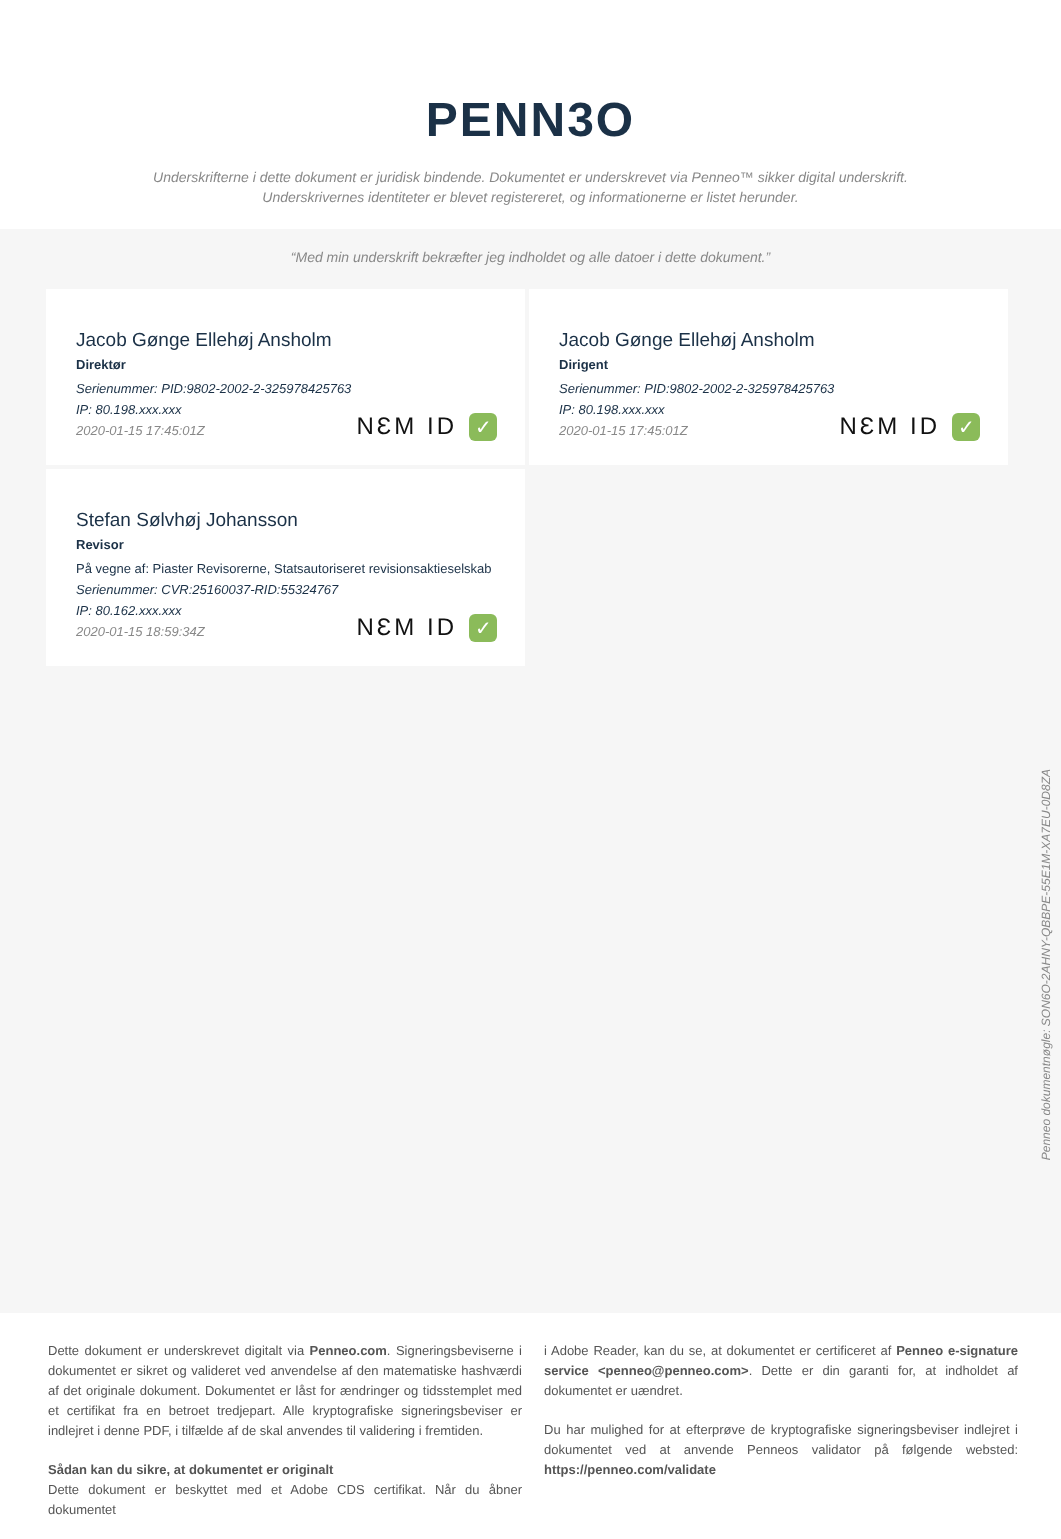PENN3O
Underskrifterne i dette dokument er juridisk bindende. Dokumentet er underskrevet via Penneo™ sikker digital underskrift.
Underskrivernes identiteter er blevet registereret, og informationerne er listet herunder.
“Med min underskrift bekræfter jeg indholdet og alle datoer i dette dokument.”
Jacob Gønge Ellehøj Ansholm
Direktør
Serienummer: PID:9802-2002-2-325978425763
IP: 80.198.xxx.xxx
2020-01-15 17:45:01Z
NƐM ID ✓
Jacob Gønge Ellehøj Ansholm
Dirigent
Serienummer: PID:9802-2002-2-325978425763
IP: 80.198.xxx.xxx
2020-01-15 17:45:01Z
NƐM ID ✓
Stefan Sølvhøj Johansson
Revisor
På vegne af: Piaster Revisorerne, Statsautoriseret revisionsaktieselskab
Serienummer: CVR:25160037-RID:55324767
IP: 80.162.xxx.xxx
2020-01-15 18:59:34Z
NƐM ID ✓
Penneo dokumentnøgle: SON6O-2AHNY-QBBPE-55E1M-XA7EU-0D8ZA
Dette dokument er underskrevet digitalt via Penneo.com. Signeringsbeviserne i dokumentet er sikret og valideret ved anvendelse af den matematiske hashværdi af det originale dokument. Dokumentet er låst for ændringer og tidsstemplet med et certifikat fra en betroet tredjepart. Alle kryptografiske signeringsbeviser er indlejret i denne PDF, i tilfælde af de skal anvendes til validering i fremtiden.
Sådan kan du sikre, at dokumentet er originalt
Dette dokument er beskyttet med et Adobe CDS certifikat. Når du åbner dokumentet
i Adobe Reader, kan du se, at dokumentet er certificeret af Penneo e-signature service <penneo@penneo.com>. Dette er din garanti for, at indholdet af dokumentet er uændret.
Du har mulighed for at efterprøve de kryptografiske signeringsbeviser indlejret i dokumentet ved at anvende Penneos validator på følgende websted: https://penneo.com/validate